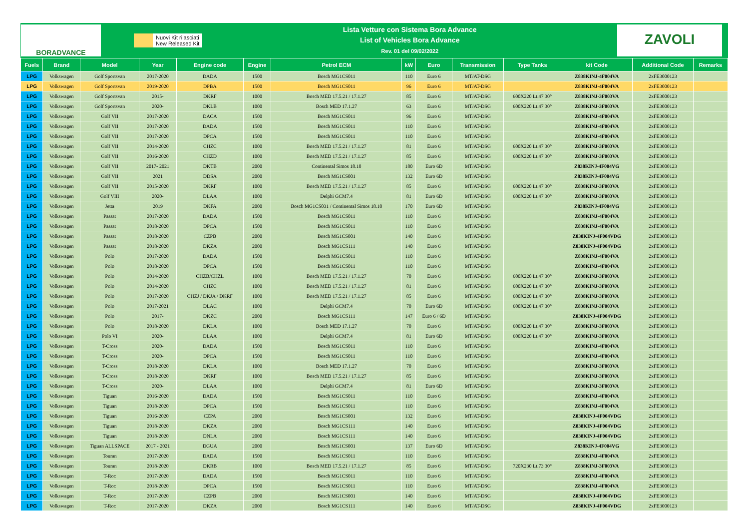BORADVANCE
Nuovi Kit rilasciati
New Released Kit
Lista Vetture con Sistema Bora Advance
List of Vehicles Bora Advance
Rev. 01 del 09/02/2022
ZAVOLI
| Fuels | Brand | Model | Year | Engine code | Engine | Petrol ECM | kW | Euro | Transmission | Type Tanks | kit Code | Additional Code | Remarks |
| --- | --- | --- | --- | --- | --- | --- | --- | --- | --- | --- | --- | --- | --- |
| LPG | Volkswagen | Golf Sportsvan | 2017-2020 | DADA | 1500 | Bosch MG1CS011 | 110 | Euro 6 | MT/AT-DSG | | Z838KINJ-4F004VA | 2xFE3000123 | |
| LPG | Volkswagen | Golf Sportsvan | 2019-2020 | DPBA | 1500 | Bosch MG1CS011 | 96 | Euro 6 | MT/AT-DSG | | Z838KINJ-4F004VA | 2xFE3000123 | |
| LPG | Volkswagen | Golf Sportsvan | 2015- | DKRF | 1000 | Bosch MED 17.5.21 / 17.1.27 | 85 | Euro 6 | MT/AT-DSG | 600X220 Lt.47 30° | Z838KINJ-3F003VA | 2xFE3000123 | |
| LPG | Volkswagen | Golf Sportsvan | 2020- | DKLB | 1000 | Bosch MED 17.1.27 | 63 | Euro 6 | MT/AT-DSG | 600X220 Lt.47 30° | Z838KINJ-3F003VA | 2xFE3000123 | |
| LPG | Volkswagen | Golf VII | 2017-2020 | DACA | 1500 | Bosch MG1CS011 | 96 | Euro 6 | MT/AT-DSG | | Z838KINJ-4F004VA | 2xFE3000123 | |
| LPG | Volkswagen | Golf VII | 2017-2020 | DADA | 1500 | Bosch MG1CS011 | 110 | Euro 6 | MT/AT-DSG | | Z838KINJ-4F004VA | 2xFE3000123 | |
| LPG | Volkswagen | Golf VII | 2017-2020 | DPCA | 1500 | Bosch MG1CS011 | 110 | Euro 6 | MT/AT-DSG | | Z838KINJ-4F004VA | 2xFE3000123 | |
| LPG | Volkswagen | Golf VII | 2014-2020 | CHZC | 1000 | Bosch MED 17.5.21 / 17.1.27 | 81 | Euro 6 | MT/AT-DSG | 600X220 Lt.47 30° | Z838KINJ-3F003VA | 2xFE3000123 | |
| LPG | Volkswagen | Golf VII | 2016-2020 | CHZD | 1000 | Bosch MED 17.5.21 / 17.1.27 | 85 | Euro 6 | MT/AT-DSG | 600X220 Lt.47 30° | Z838KINJ-3F003VA | 2xFE3000123 | |
| LPG | Volkswagen | Golf VII | 2017- 2021 | DKTB | 2000 | Continental Simos 18.10 | 180 | Euro 6D | MT/AT-DSG | | Z838KINJ-4F004VG | 2xFE3000123 | |
| LPG | Volkswagen | Golf VII | 2021 | DDSA | 2000 | Bosch MG1CS001 | 132 | Euro 6D | MT/AT-DSG | | Z838KINJ-4F004VG | 2xFE3000123 | |
| LPG | Volkswagen | Golf VII | 2015-2020 | DKRF | 1000 | Bosch MED 17.5.21 / 17.1.27 | 85 | Euro 6 | MT/AT-DSG | 600X220 Lt.47 30° | Z838KINJ-3F003VA | 2xFE3000123 | |
| LPG | Volkswagen | Golf VIII | 2020- | DLAA | 1000 | Delphi GCM7.4 | 81 | Euro 6D | MT/AT-DSG | 600X220 Lt.47 30° | Z838KINJ-3F003VA | 2xFE3000123 | |
| LPG | Volkswagen | Jetta | 2019 | DKFA | 2000 | Bosch MG1CS031 / Continental Simos 18.10 | 170 | Euro 6D | MT/AT-DSG | | Z838KINJ-4F004VG | 2xFE3000123 | |
| LPG | Volkswagen | Passat | 2017-2020 | DADA | 1500 | Bosch MG1CS011 | 110 | Euro 6 | MT/AT-DSG | | Z838KINJ-4F004VA | 2xFE3000123 | |
| LPG | Volkswagen | Passat | 2018-2020 | DPCA | 1500 | Bosch MG1CS011 | 110 | Euro 6 | MT/AT-DSG | | Z838KINJ-4F004VA | 2xFE3000123 | |
| LPG | Volkswagen | Passat | 2018-2020 | CZPB | 2000 | Bosch MG1CS001 | 140 | Euro 6 | MT/AT-DSG | | Z838KINJ-4F004VDG | 2xFE3000123 | |
| LPG | Volkswagen | Passat | 2018-2020 | DKZA | 2000 | Bosch MG1CS111 | 140 | Euro 6 | MT/AT-DSG | | Z838KINJ-4F004VDG | 2xFE3000123 | |
| LPG | Volkswagen | Polo | 2017-2020 | DADA | 1500 | Bosch MG1CS011 | 110 | Euro 6 | MT/AT-DSG | | Z838KINJ-4F004VA | 2xFE3000123 | |
| LPG | Volkswagen | Polo | 2018-2020 | DPCA | 1500 | Bosch MG1CS011 | 110 | Euro 6 | MT/AT-DSG | | Z838KINJ-4F004VA | 2xFE3000123 | |
| LPG | Volkswagen | Polo | 2014-2020 | CHZB/CHZL | 1000 | Bosch MED 17.5.21 / 17.1.27 | 70 | Euro 6 | MT/AT-DSG | 600X220 Lt.47 30° | Z838KINJ-3F003VA | 2xFE3000123 | |
| LPG | Volkswagen | Polo | 2014-2020 | CHZC | 1000 | Bosch MED 17.5.21 / 17.1.27 | 81 | Euro 6 | MT/AT-DSG | 600X220 Lt.47 30° | Z838KINJ-3F003VA | 2xFE3000123 | |
| LPG | Volkswagen | Polo | 2017-2020 | CHZJ / DKJA / DKRF | 1000 | Bosch MED 17.5.21 / 17.1.27 | 85 | Euro 6 | MT/AT-DSG | 600X220 Lt.47 30° | Z838KINJ-3F003VA | 2xFE3000123 | |
| LPG | Volkswagen | Polo | 2017-2021 | DLAC | 1000 | Delphi GCM7.4 | 70 | Euro 6D | MT/AT-DSG | 600X220 Lt.47 30° | Z838KINJ-3F003VA | 2xFE3000123 | |
| LPG | Volkswagen | Polo | 2017- | DKZC | 2000 | Bosch MG1CS111 | 147 | Euro 6 / 6D | MT/AT-DSG | | Z838KINJ-4F004VDG | 2xFE3000123 | |
| LPG | Volkswagen | Polo | 2018-2020 | DKLA | 1000 | Bosch MED 17.1.27 | 70 | Euro 6 | MT/AT-DSG | 600X220 Lt.47 30° | Z838KINJ-3F003VA | 2xFE3000123 | |
| LPG | Volkswagen | Polo VI | 2020- | DLAA | 1000 | Delphi GCM7.4 | 81 | Euro 6D | MT/AT-DSG | 600X220 Lt.47 30° | Z838KINJ-3F003VA | 2xFE3000123 | |
| LPG | Volkswagen | T-Cross | 2020- | DADA | 1500 | Bosch MG1CS011 | 110 | Euro 6 | MT/AT-DSG | | Z838KINJ-4F004VA | 2xFE3000123 | |
| LPG | Volkswagen | T-Cross | 2020- | DPCA | 1500 | Bosch MG1CS011 | 110 | Euro 6 | MT/AT-DSG | | Z838KINJ-4F004VA | 2xFE3000123 | |
| LPG | Volkswagen | T-Cross | 2018-2020 | DKLA | 1000 | Bosch MED 17.1.27 | 70 | Euro 6 | MT/AT-DSG | | Z838KINJ-3F003VA | 2xFE3000123 | |
| LPG | Volkswagen | T-Cross | 2018-2020 | DKRF | 1000 | Bosch MED 17.5.21 / 17.1.27 | 85 | Euro 6 | MT/AT-DSG | | Z838KINJ-3F003VA | 2xFE3000123 | |
| LPG | Volkswagen | T-Cross | 2020- | DLAA | 1000 | Delphi GCM7.4 | 81 | Euro 6D | MT/AT-DSG | | Z838KINJ-3F003VA | 2xFE3000123 | |
| LPG | Volkswagen | Tiguan | 2016-2020 | DADA | 1500 | Bosch MG1CS011 | 110 | Euro 6 | MT/AT-DSG | | Z838KINJ-4F004VA | 2xFE3000123 | |
| LPG | Volkswagen | Tiguan | 2018-2020 | DPCA | 1500 | Bosch MG1CS011 | 110 | Euro 6 | MT/AT-DSG | | Z838KINJ-4F004VA | 2xFE3000123 | |
| LPG | Volkswagen | Tiguan | 2016-2020 | CZPA | 2000 | Bosch MG1CS001 | 132 | Euro 6 | MT/AT-DSG | | Z838KINJ-4F004VDG | 2xFE3000123 | |
| LPG | Volkswagen | Tiguan | 2018-2020 | DKZA | 2000 | Bosch MG1CS111 | 140 | Euro 6 | MT/AT-DSG | | Z838KINJ-4F004VDG | 2xFE3000123 | |
| LPG | Volkswagen | Tiguan | 2018-2020 | DNLA | 2000 | Bosch MG1CS111 | 140 | Euro 6 | MT/AT-DSG | | Z838KINJ-4F004VDG | 2xFE3000123 | |
| LPG | Volkswagen | Tiguan ALLSPACE | 2017 - 2021 | DGUA | 2000 | Bosch MG1CS001 | 137 | Euro 6D | MT/AT-DSG | | Z838KINJ-4F004VG | 2xFE3000123 | |
| LPG | Volkswagen | Touran | 2017-2020 | DADA | 1500 | Bosch MG1CS011 | 110 | Euro 6 | MT/AT-DSG | | Z838KINJ-4F004VA | 2xFE3000123 | |
| LPG | Volkswagen | Touran | 2018-2020 | DKRB | 1000 | Bosch MED 17.5.21 / 17.1.27 | 85 | Euro 6 | MT/AT-DSG | 720X230 Lt.73 30° | Z838KINJ-3F003VA | 2xFE3000123 | |
| LPG | Volkswagen | T-Roc | 2017-2020 | DADA | 1500 | Bosch MG1CS011 | 110 | Euro 6 | MT/AT-DSG | | Z838KINJ-4F004VA | 2xFE3000123 | |
| LPG | Volkswagen | T-Roc | 2018-2020 | DPCA | 1500 | Bosch MG1CS011 | 110 | Euro 6 | MT/AT-DSG | | Z838KINJ-4F004VA | 2xFE3000123 | |
| LPG | Volkswagen | T-Roc | 2017-2020 | CZPB | 2000 | Bosch MG1CS001 | 140 | Euro 6 | MT/AT-DSG | | Z838KINJ-4F004VDG | 2xFE3000123 | |
| LPG | Volkswagen | T-Roc | 2017-2020 | DKZA | 2000 | Bosch MG1CS111 | 140 | Euro 6 | MT/AT-DSG | | Z838KINJ-4F004VDG | 2xFE3000123 | |